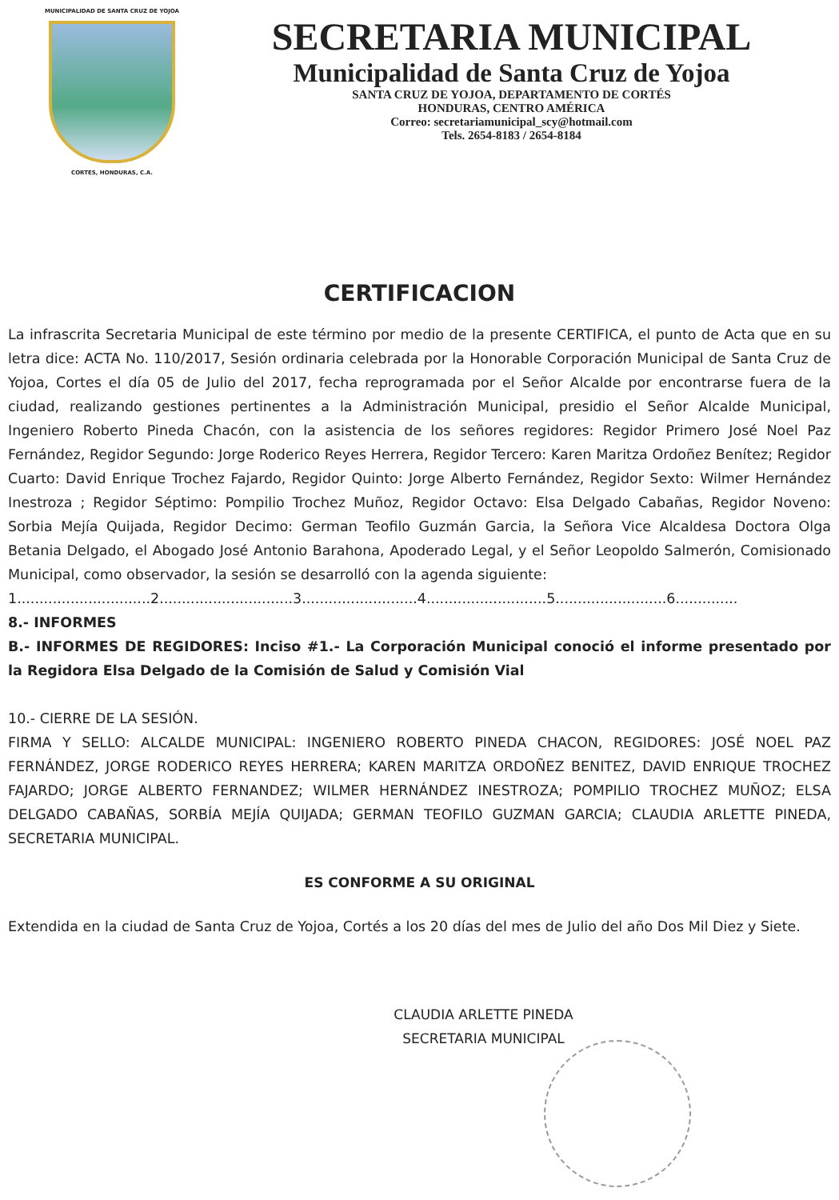MUNICIPALIDAD DE SANTA CRUZ DE YOJOA
CORTES, HONDURAS, C.A.
SECRETARIA MUNICIPAL
Municipalidad de Santa Cruz de Yojoa
SANTA CRUZ DE YOJOA, DEPARTAMENTO DE CORTÉS
HONDURAS, CENTRO AMÉRICA
Correo: secretariamunicipal_scy@hotmail.com
Tels. 2654-8183 / 2654-8184
CERTIFICACION
La infrascrita Secretaria Municipal de este término por medio de la presente CERTIFICA, el punto de Acta que en su letra dice: ACTA No. 110/2017, Sesión ordinaria celebrada por la Honorable Corporación Municipal de Santa Cruz de Yojoa, Cortes el día 05 de Julio del 2017, fecha reprogramada por el Señor Alcalde por encontrarse fuera de la ciudad, realizando gestiones pertinentes a la Administración Municipal, presidio el Señor Alcalde Municipal, Ingeniero Roberto Pineda Chacón, con la asistencia de los señores regidores: Regidor Primero José Noel Paz Fernández, Regidor Segundo: Jorge Roderico Reyes Herrera, Regidor Tercero: Karen Maritza Ordoñez Benítez; Regidor Cuarto: David Enrique Trochez Fajardo, Regidor Quinto: Jorge Alberto Fernández, Regidor Sexto: Wilmer Hernández Inestroza ; Regidor Séptimo: Pompilio Trochez Muñoz, Regidor Octavo: Elsa Delgado Cabañas, Regidor Noveno: Sorbia Mejía Quijada, Regidor Decimo: German Teofilo Guzmán Garcia, la Señora Vice Alcaldesa Doctora Olga Betania Delgado, el Abogado José Antonio Barahona, Apoderado Legal, y el Señor Leopoldo Salmerón, Comisionado Municipal, como observador, la sesión se desarrolló con la agenda siguiente:
1..............................2..............................3..........................4...........................5.........................6..............
8.- INFORMES
B.- INFORMES DE REGIDORES: Inciso #1.- La Corporación Municipal conoció el informe presentado por la Regidora Elsa Delgado de la Comisión de Salud y Comisión Vial
10.- CIERRE DE LA SESIÓN.
FIRMA Y SELLO: ALCALDE MUNICIPAL: INGENIERO ROBERTO PINEDA CHACON, REGIDORES: JOSÉ NOEL PAZ FERNÁNDEZ, JORGE RODERICO REYES HERRERA; KAREN MARITZA ORDOÑEZ BENITEZ, DAVID ENRIQUE TROCHEZ FAJARDO; JORGE ALBERTO FERNANDEZ; WILMER HERNÁNDEZ INESTROZA; POMPILIO TROCHEZ MUÑOZ; ELSA DELGADO CABAÑAS, SORBÍA MEJÍA QUIJADA; GERMAN TEOFILO GUZMAN GARCIA; CLAUDIA ARLETTE PINEDA, SECRETARIA MUNICIPAL.
ES CONFORME A SU ORIGINAL
Extendida en la ciudad de Santa Cruz de Yojoa, Cortés a los 20 días del mes de Julio del año Dos Mil Diez y Siete.
CLAUDIA ARLETTE PINEDA
SECRETARIA MUNICIPAL